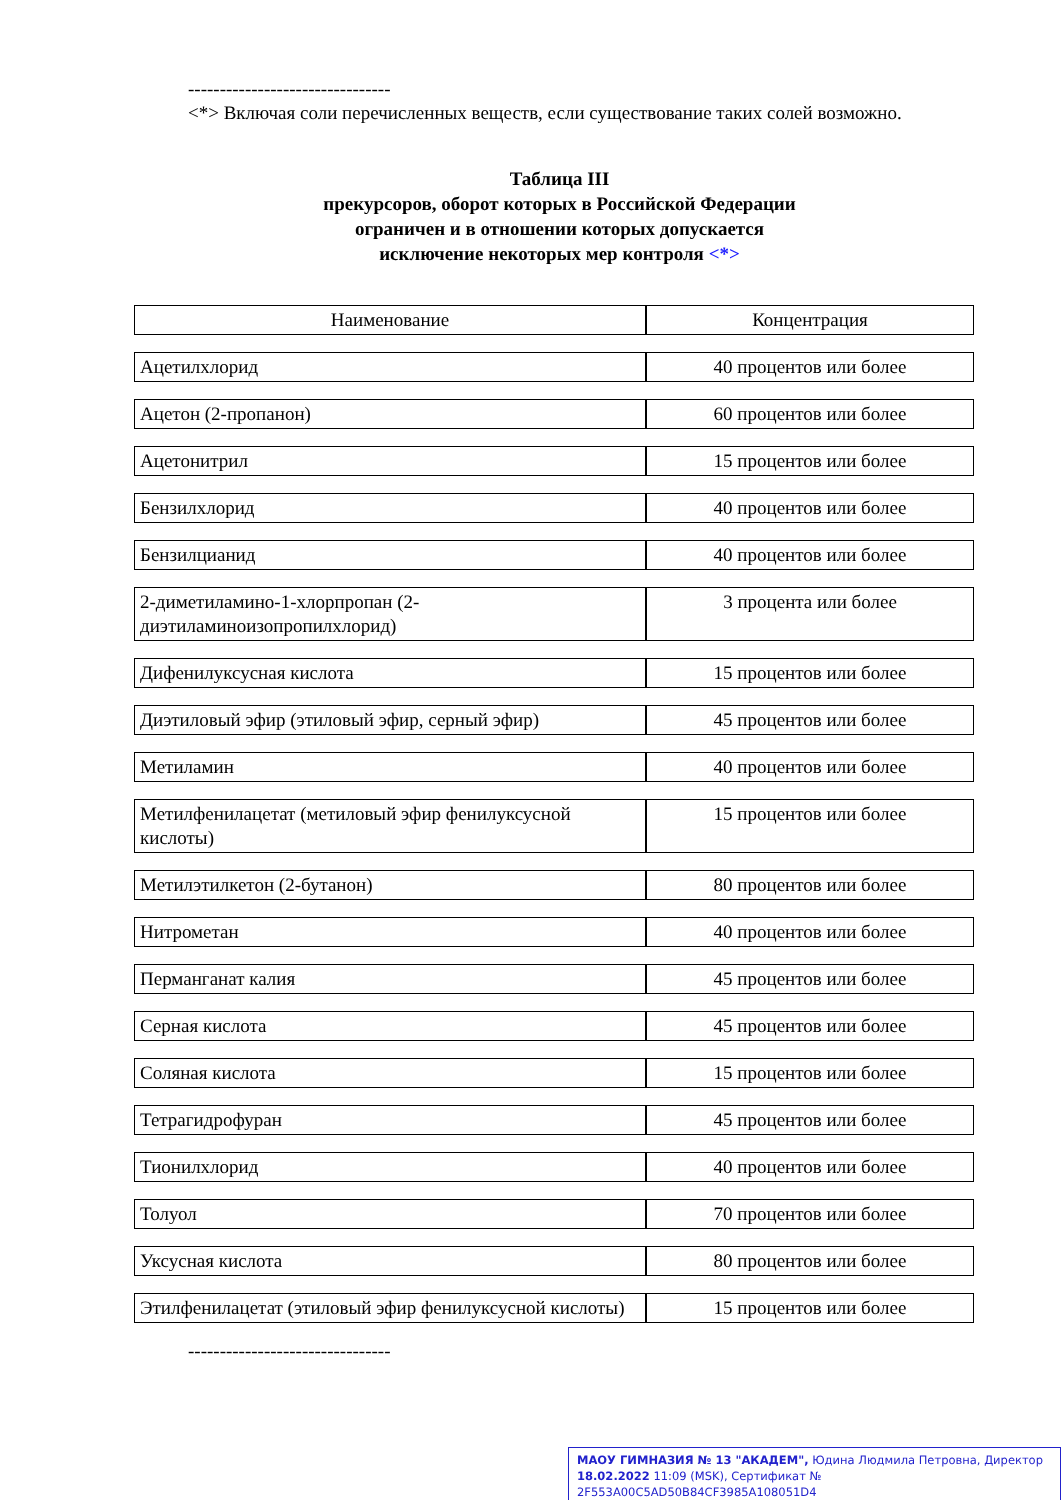--------------------------------
<*> Включая соли перечисленных веществ, если существование таких солей возможно.
Таблица III
прекурсоров, оборот которых в Российской Федерации
ограничен и в отношении которых допускается
исключение некоторых мер контроля <*>
| Наименование | Концентрация |
| --- | --- |
| Ацетилхлорид | 40 процентов или более |
| Ацетон (2-пропанон) | 60 процентов или более |
| Ацетонитрил | 15 процентов или более |
| Бензилхлорид | 40 процентов или более |
| Бензилцианид | 40 процентов или более |
| 2-диметиламино-1-хлорпропан (2-диэтиламиноизопропилхлорид) | 3 процента или более |
| Дифенилуксусная кислота | 15 процентов или более |
| Диэтиловый эфир (этиловый эфир, серный эфир) | 45 процентов или более |
| Метиламин | 40 процентов или более |
| Метилфенилацетат (метиловый эфир фенилуксусной кислоты) | 15 процентов или более |
| Метилэтилкетон (2-бутанон) | 80 процентов или более |
| Нитрометан | 40 процентов или более |
| Перманганат калия | 45 процентов или более |
| Серная кислота | 45 процентов или более |
| Соляная кислота | 15 процентов или более |
| Тетрагидрофуран | 45 процентов или более |
| Тионилхлорид | 40 процентов или более |
| Толуол | 70 процентов или более |
| Уксусная кислота | 80 процентов или более |
| Этилфенилацетат (этиловый эфир фенилуксусной кислоты) | 15 процентов или более |
--------------------------------
МАОУ ГИМНАЗИЯ № 13 "АКАДЕМ", Юдина Людмила Петровна, Директор
18.02.2022 11:09 (MSK), Сертификат № 2F553A00C5AD50B84CF3985A108051D4